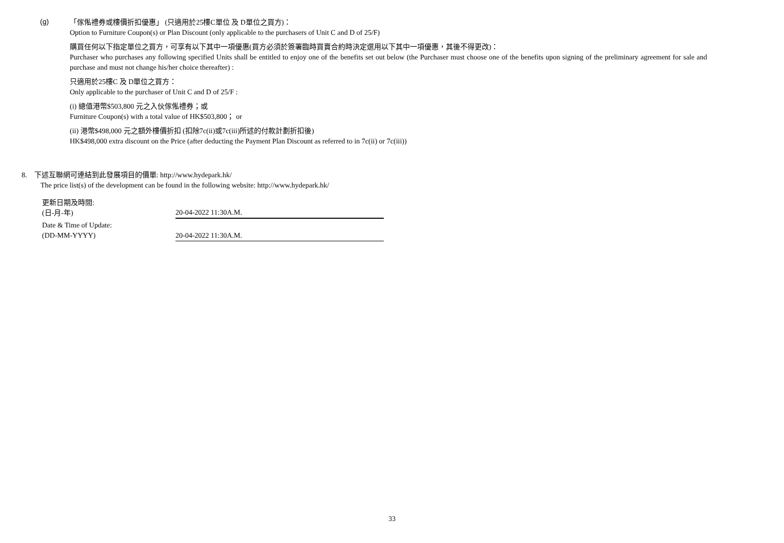(g)
「傢俬禮券或樓價折扣優惠」 (只適用於25樓C單位 及 D單位之買方)：
Option to Furniture Coupon(s) or Plan Discount (only applicable to the purchasers of Unit C and D of 25/F)
購買任何以下指定單位之買方，可享有以下其中一項優惠(買方必須於簽署臨時買賣合約時決定選用以下其中一項優惠，其後不得更改)：
Purchaser who purchases any following specified Units shall be entitled to enjoy one of the benefits set out below (the Purchaser must choose one of the benefits upon signing of the preliminary agreement for sale and purchase and must not change his/her choice thereafter) :
只適用於25樓C 及 D單位之買方：
Only applicable to the purchaser of Unit C and D of 25/F :
(i) 總值港幣$503,800 元之入伙傢俬禮券；或
Furniture Coupon(s) with a total value of HK$503,800； or
(ii) 港幣$498,000 元之額外樓價折扣 (扣除7c(ii)或7c(iii)所述的付款計劃折扣後)
HK$498,000 extra discount on the Price (after deducting the Payment Plan Discount as referred to in 7c(ii) or 7c(iii))
8. 下述互聯網可連結到此發展項目的價單: http://www.hydepark.hk/
The price list(s) of the development can be found in the following website: http://www.hydepark.hk/
| 更新日期及時間: (日-月-年) | 20-04-2022 11:30A.M. |
| Date & Time of Update: (DD-MM-YYYY) | 20-04-2022 11:30A.M. |
33